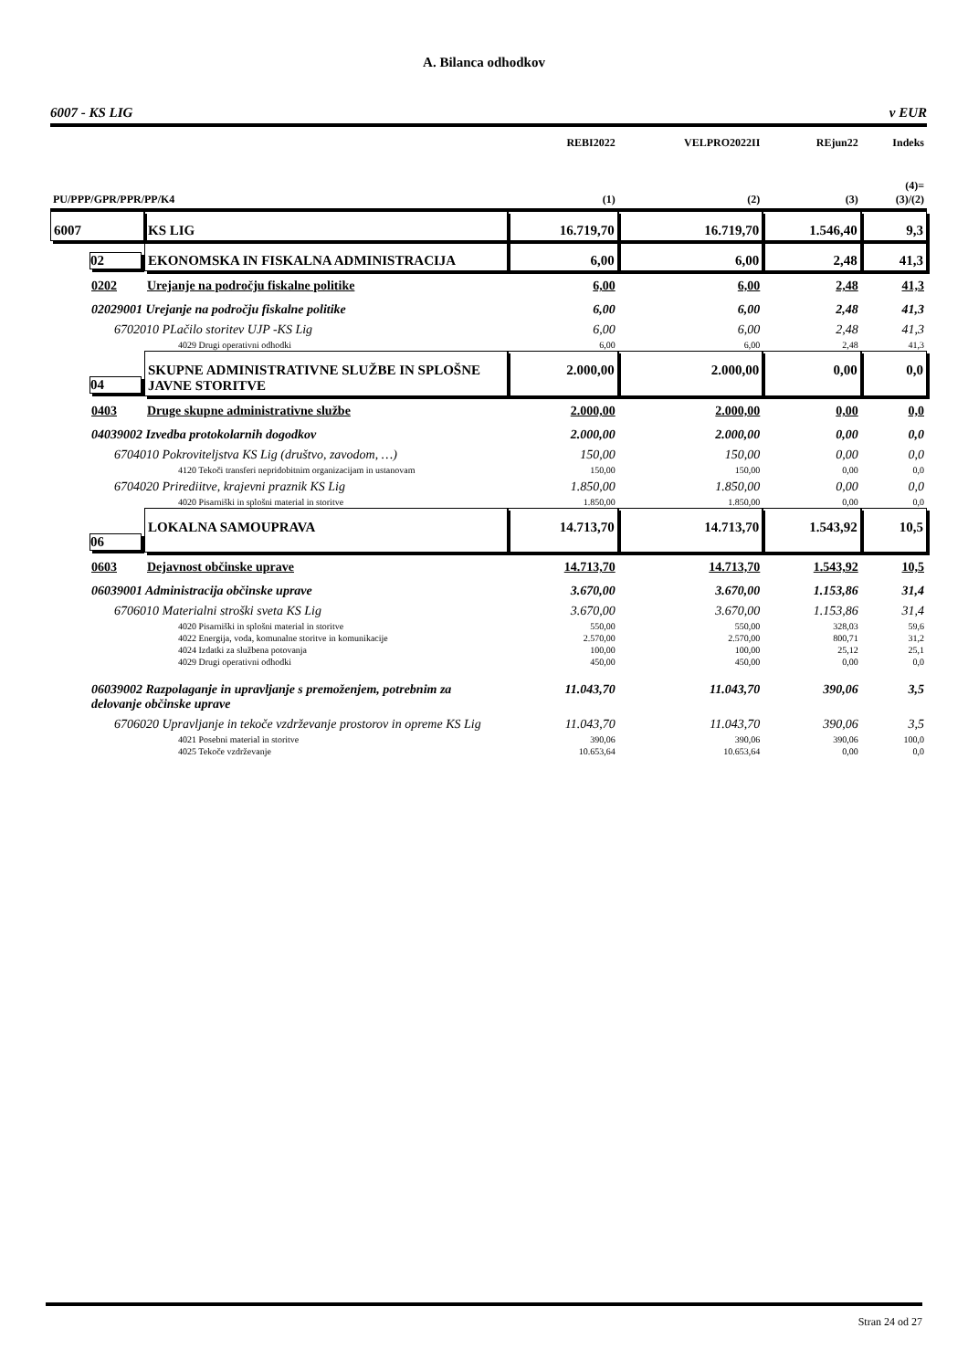A. Bilanca odhodkov
6007 - KS LIG v EUR
| | | REBI2022 | VELPRO2022II | REjun22 | Indeks |
| PU/PPP/GPR/PPR/PP/K4 | | (1) | (2) | (3) | (4)= (3)/(2) |
| 6007 | KS LIG | 16.719,70 | 16.719,70 | 1.546,40 | 9,3 |
| 02 | EKONOMSKA IN FISKALNA ADMINISTRACIJA | 6,00 | 6,00 | 2,48 | 41,3 |
| 0202 | Urejanje na področju fiskalne politike | 6,00 | 6,00 | 2,48 | 41,3 |
| 02029001 Urejanje na področju fiskalne politike | | 6,00 | 6,00 | 2,48 | 41,3 |
| 6702010 PLačilo storitev UJP -KS Lig | | 6,00 | 6,00 | 2,48 | 41,3 |
| 4029 Drugi operativni odhodki | | 6,00 | 6,00 | 2,48 | 41,3 |
| 04 | SKUPNE ADMINISTRATIVNE SLUŽBE IN SPLOŠNE JAVNE STORITVE | 2.000,00 | 2.000,00 | 0,00 | 0,0 |
| 0403 | Druge skupne administrativne službe | 2.000,00 | 2.000,00 | 0,00 | 0,0 |
| 04039002 Izvedba protokolarnih dogodkov | | 2.000,00 | 2.000,00 | 0,00 | 0,0 |
| 6704010 Pokroviteljstva KS Lig (društvo, zavodom, …) | | 150,00 | 150,00 | 0,00 | 0,0 |
| 4120 Tekoči transferi nepridobitnim organizacijam in ustanovam | | 150,00 | 150,00 | 0,00 | 0,0 |
| 6704020 Prirediitve, krajevni praznik KS Lig | | 1.850,00 | 1.850,00 | 0,00 | 0,0 |
| 4020 Pisarniški in splošni material in storitve | | 1.850,00 | 1.850,00 | 0,00 | 0,0 |
| 06 | LOKALNA SAMOUPRAVA | 14.713,70 | 14.713,70 | 1.543,92 | 10,5 |
| 0603 | Dejavnost občinske uprave | 14.713,70 | 14.713,70 | 1.543,92 | 10,5 |
| 06039001 Administracija občinske uprave | | 3.670,00 | 3.670,00 | 1.153,86 | 31,4 |
| 6706010 Materialni stroški sveta KS Lig | | 3.670,00 | 3.670,00 | 1.153,86 | 31,4 |
| 4020 Pisarniški in splošni material in storitve | | 550,00 | 550,00 | 328,03 | 59,6 |
| 4022 Energija, voda, komunalne storitve in komunikacije | | 2.570,00 | 2.570,00 | 800,71 | 31,2 |
| 4024 Izdatki za službena potovanja | | 100,00 | 100,00 | 25,12 | 25,1 |
| 4029 Drugi operativni odhodki | | 450,00 | 450,00 | 0,00 | 0,0 |
| 06039002 Razpolaganje in upravljanje s premoženjem, potrebnim za delovanje občinske uprave | | 11.043,70 | 11.043,70 | 390,06 | 3,5 |
| 6706020 Upravljanje in tekoče vzdrževanje prostorov in opreme KS Lig | | 11.043,70 | 11.043,70 | 390,06 | 3,5 |
| 4021 Posebni material in storitve | | 390,06 | 390,06 | 390,06 | 100,0 |
| 4025 Tekoče vzdrževanje | | 10.653,64 | 10.653,64 | 0,00 | 0,0 |
Stran 24 od 27